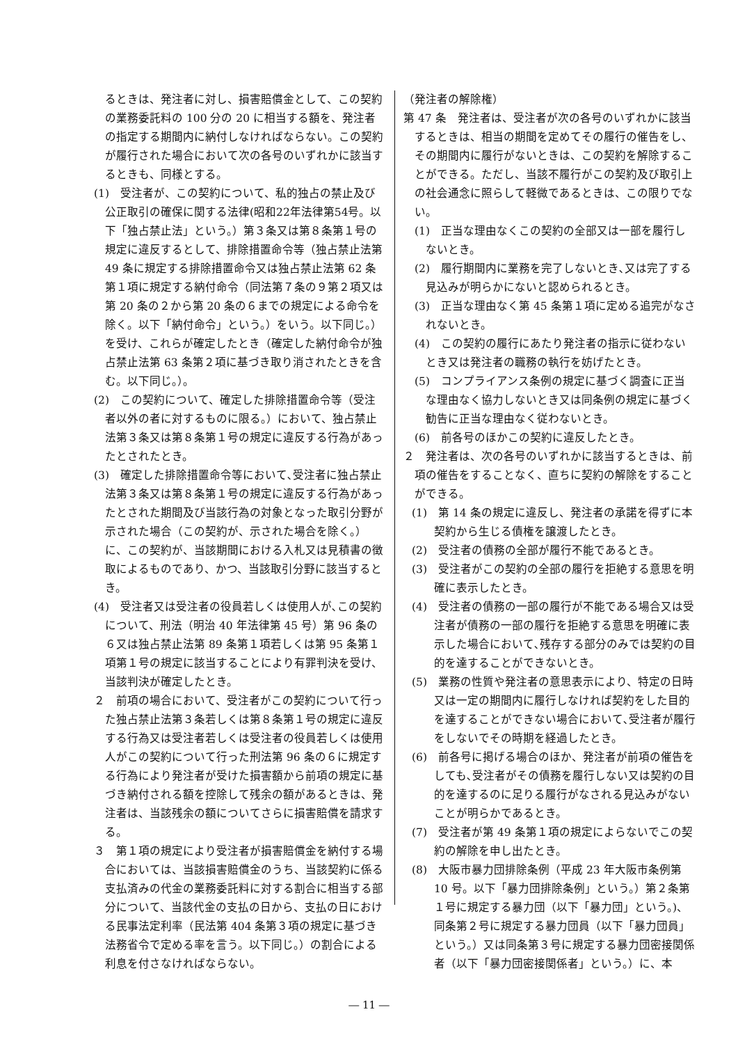るときは、発注者に対し、損害賠償金として、この契約の業務委託料の 100 分の 20 に相当する額を、発注者の指定する期間内に納付しなければならない。この契約が履行された場合において次の各号のいずれかに該当するときも、同様とする。
(1)　受注者が、この契約について、私的独占の禁止及び公正取引の確保に関する法律(昭和22年法律第54号。以下「独占禁止法」という。）第３条又は第８条第１号の規定に違反するとして、排除措置命令等（独占禁止法第 49 条に規定する排除措置命令又は独占禁止法第 62 条第１項に規定する納付命令（同法第７条の９第２項又は第 20 条の２から第 20 条の６までの規定による命令を除く。以下「納付命令」という。）をいう。以下同じ。）を受け、これらが確定したとき（確定した納付命令が独占禁止法第 63 条第２項に基づき取り消されたときを含む。以下同じ。）。
(2)　この契約について、確定した排除措置命令等（受注者以外の者に対するものに限る。）において、独占禁止法第３条又は第８条第１号の規定に違反する行為があったとされたとき。
(3)　確定した排除措置命令等において､受注者に独占禁止法第３条又は第８条第１号の規定に違反する行為があったとされた期間及び当該行為の対象となった取引分野が示された場合（この契約が、示された場合を除く。）に、この契約が、当該期間における入札又は見積書の徴取によるものであり、かつ、当該取引分野に該当するとき。
(4)　受注者又は受注者の役員若しくは使用人が､この契約について、刑法（明治 40 年法律第 45 号）第 96 条の６又は独占禁止法第 89 条第１項若しくは第 95 条第１項第１号の規定に該当することにより有罪判決を受け、当該判決が確定したとき。
２　前項の場合において、受注者がこの契約について行った独占禁止法第３条若しくは第８条第１号の規定に違反する行為又は受注者若しくは受注者の役員若しくは使用人がこの契約について行った刑法第 96 条の６に規定する行為により発注者が受けた損害額から前項の規定に基づき納付される額を控除して残余の額があるときは、発注者は、当該残余の額についてさらに損害賠償を請求する。
３　第１項の規定により受注者が損害賠償金を納付する場合においては、当該損害賠償金のうち、当該契約に係る支払済みの代金の業務委託料に対する割合に相当する部分について、当該代金の支払の日から、支払の日における民事法定利率（民法第 404 条第３項の規定に基づき法務省令で定める率を言う。以下同じ。）の割合による利息を付さなければならない。
（発注者の解除権）
第 47 条　発注者は、受注者が次の各号のいずれかに該当するときは、相当の期間を定めてその履行の催告をし、その期間内に履行がないときは、この契約を解除することができる。ただし、当該不履行がこの契約及び取引上の社会通念に照らして軽微であるときは、この限りでない。
(1)　正当な理由なくこの契約の全部又は一部を履行しないとき。
(2)　履行期間内に業務を完了しないとき､又は完了する見込みが明らかにないと認められるとき。
(3)　正当な理由なく第 45 条第１項に定める追完がなされないとき。
(4)　この契約の履行にあたり発注者の指示に従わないとき又は発注者の職務の執行を妨げたとき。
(5)　コンプライアンス条例の規定に基づく調査に正当な理由なく協力しないとき又は同条例の規定に基づく勧告に正当な理由なく従わないとき。
(6)　前各号のほかこの契約に違反したとき。
２　発注者は、次の各号のいずれかに該当するときは、前項の催告をすることなく、直ちに契約の解除をすることができる。
(1)　第 14 条の規定に違反し、発注者の承諾を得ずに本契約から生じる債権を譲渡したとき。
(2)　受注者の債務の全部が履行不能であるとき。
(3)　受注者がこの契約の全部の履行を拒絶する意思を明確に表示したとき。
(4)　受注者の債務の一部の履行が不能である場合又は受注者が債務の一部の履行を拒絶する意思を明確に表示した場合において､残存する部分のみでは契約の目的を達することができないとき。
(5)　業務の性質や発注者の意思表示により、特定の日時又は一定の期間内に履行しなければ契約をした目的を達することができない場合において､受注者が履行をしないでその時期を経過したとき。
(6)　前各号に掲げる場合のほか、発注者が前項の催告をしても､受注者がその債務を履行しない又は契約の目的を達するのに足りる履行がなされる見込みがないことが明らかであるとき。
(7)　受注者が第 49 条第１項の規定によらないでこの契約の解除を申し出たとき。
(8)　大阪市暴力団排除条例（平成 23 年大阪市条例第 10 号。以下「暴力団排除条例」という。）第２条第１号に規定する暴力団（以下「暴力団」という。)、同条第２号に規定する暴力団員（以下「暴力団員」という。）又は同条第３号に規定する暴力団密接関係者（以下「暴力団密接関係者」という。）に、本
― 11 ―